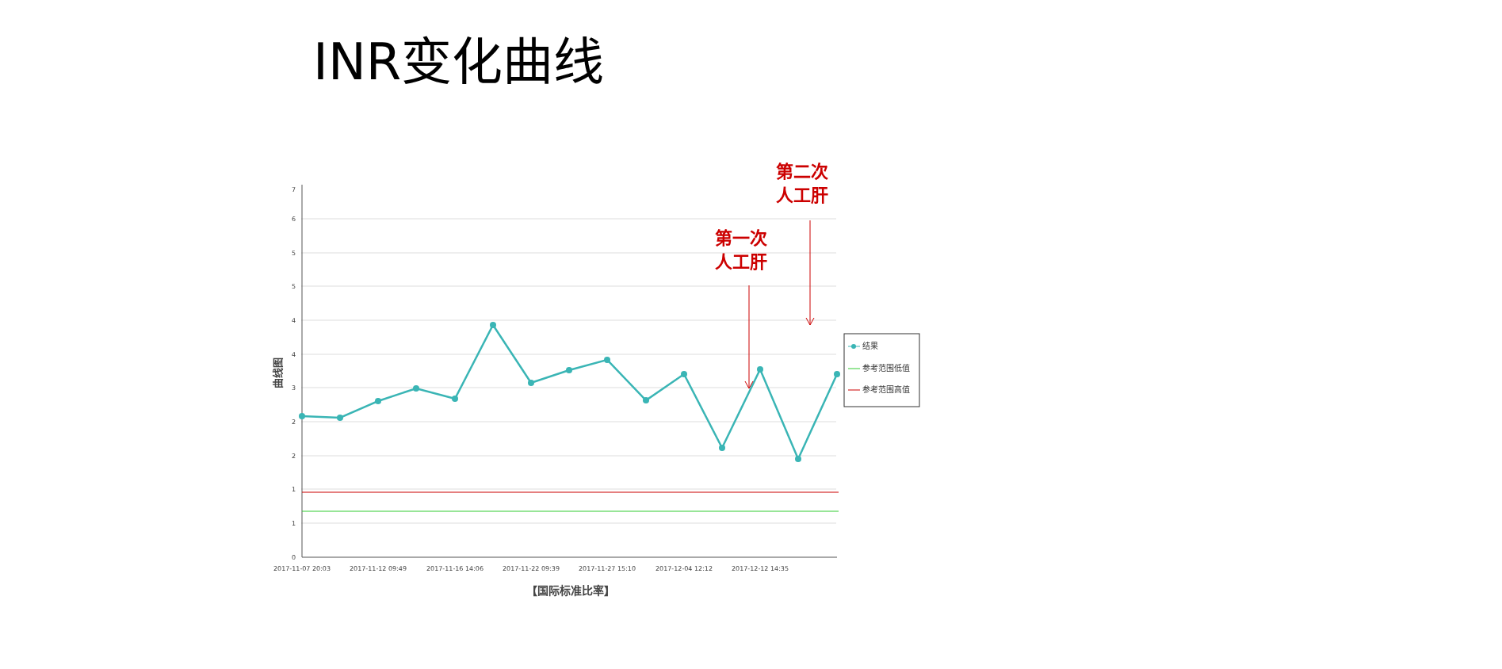INR变化曲线
7
6
5
5
4
4
3
2
2
1
1
0
2017-11-07 20:03
2017-11-12 09:49
2017-11-16 14:06
2017-11-22 09:39
2017-11-27 15:10
2017-12-04 12:12
2017-12-12 14:35
【国际标准比率】
曲线图
结果
参考范围低值
参考范围高值
第一次
人工肝
第二次
人工肝